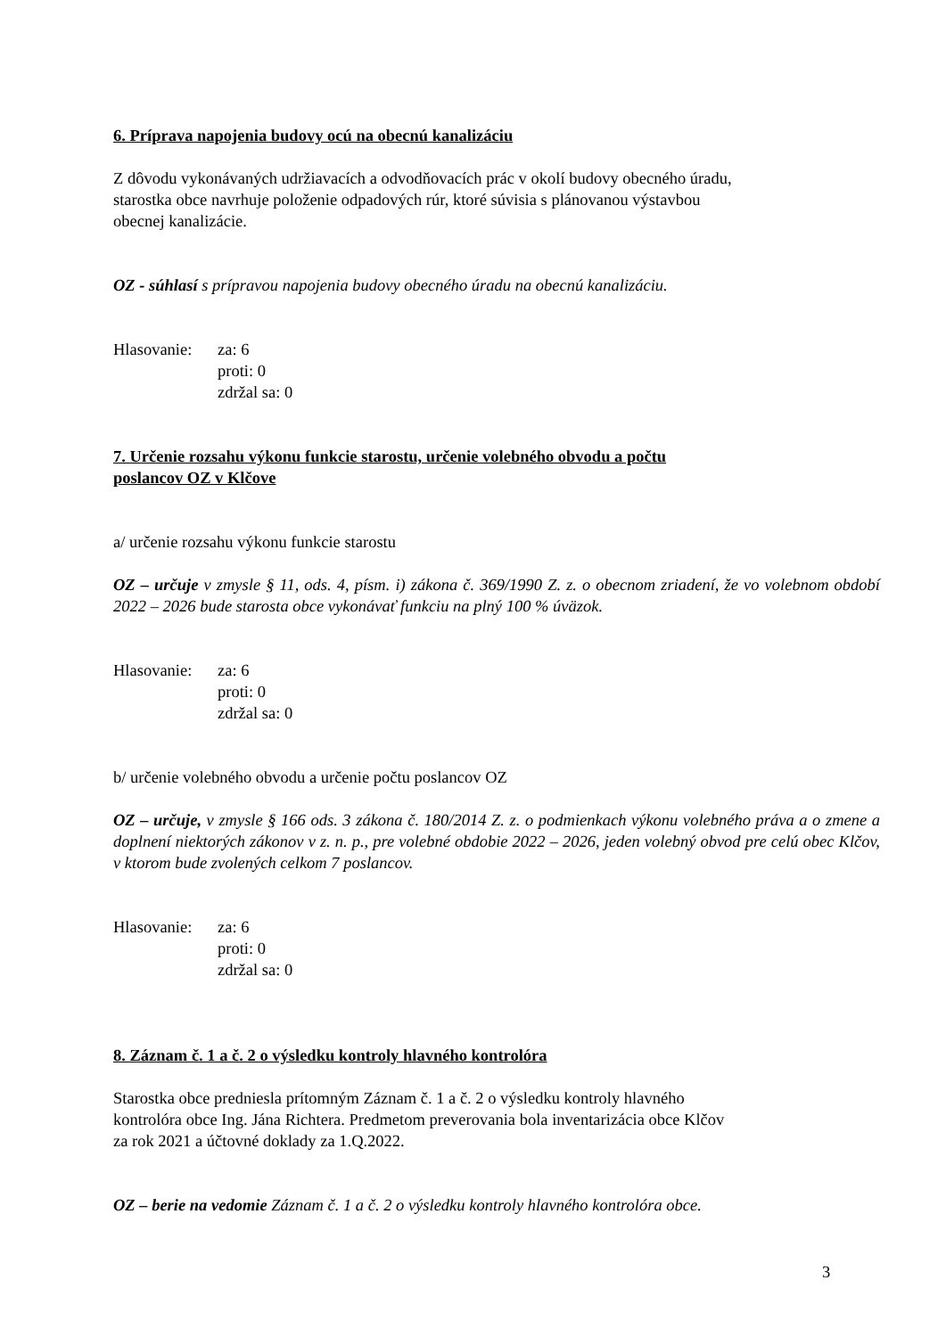6. Príprava napojenia budovy ocú na obecnú kanalizáciu
Z dôvodu vykonávaných udržiavacích a odvodňovacích prác v okolí budovy obecného úradu,
starostka obce navrhuje položenie odpadových rúr, ktoré súvisia s plánovanou výstavbou
obecnej kanalizácie.
OZ - súhlasí s prípravou napojenia budovy obecného úradu na obecnú kanalizáciu.
Hlasovanie:
za: 6
proti: 0
zdržal sa: 0
7. Určenie rozsahu výkonu funkcie starostu, určenie volebného obvodu a počtu
poslancov OZ v Klčove
a/ určenie rozsahu výkonu funkcie starostu
OZ – určuje v zmysle § 11, ods. 4, písm. i) zákona č. 369/1990 Z. z. o obecnom zriadení, že vo volebnom období 2022 – 2026 bude starosta obce vykonávať funkciu na plný 100 % úväzok.
Hlasovanie:
za: 6
proti: 0
zdržal sa: 0
b/ určenie volebného obvodu a určenie počtu poslancov OZ
OZ – určuje, v zmysle § 166 ods. 3 zákona č. 180/2014 Z. z. o podmienkach výkonu volebného práva a o zmene a doplnení niektorých zákonov v z. n. p., pre volebné obdobie 2022 – 2026, jeden volebný obvod pre celú obec Klčov, v ktorom bude zvolených celkom 7 poslancov.
Hlasovanie:
za: 6
proti: 0
zdržal sa: 0
8. Záznam č. 1 a č. 2 o výsledku kontroly hlavného kontrolóra
Starostka obce predniesla prítomným Záznam č. 1 a č. 2 o výsledku kontroly hlavného
kontrolóra obce Ing. Jána Richtera. Predmetom preverovania bola inventarizácia obce Klčov
za rok 2021 a účtovné doklady za 1.Q.2022.
OZ – berie na vedomie Záznam č. 1 a č. 2 o výsledku kontroly hlavného kontrolóra obce.
3